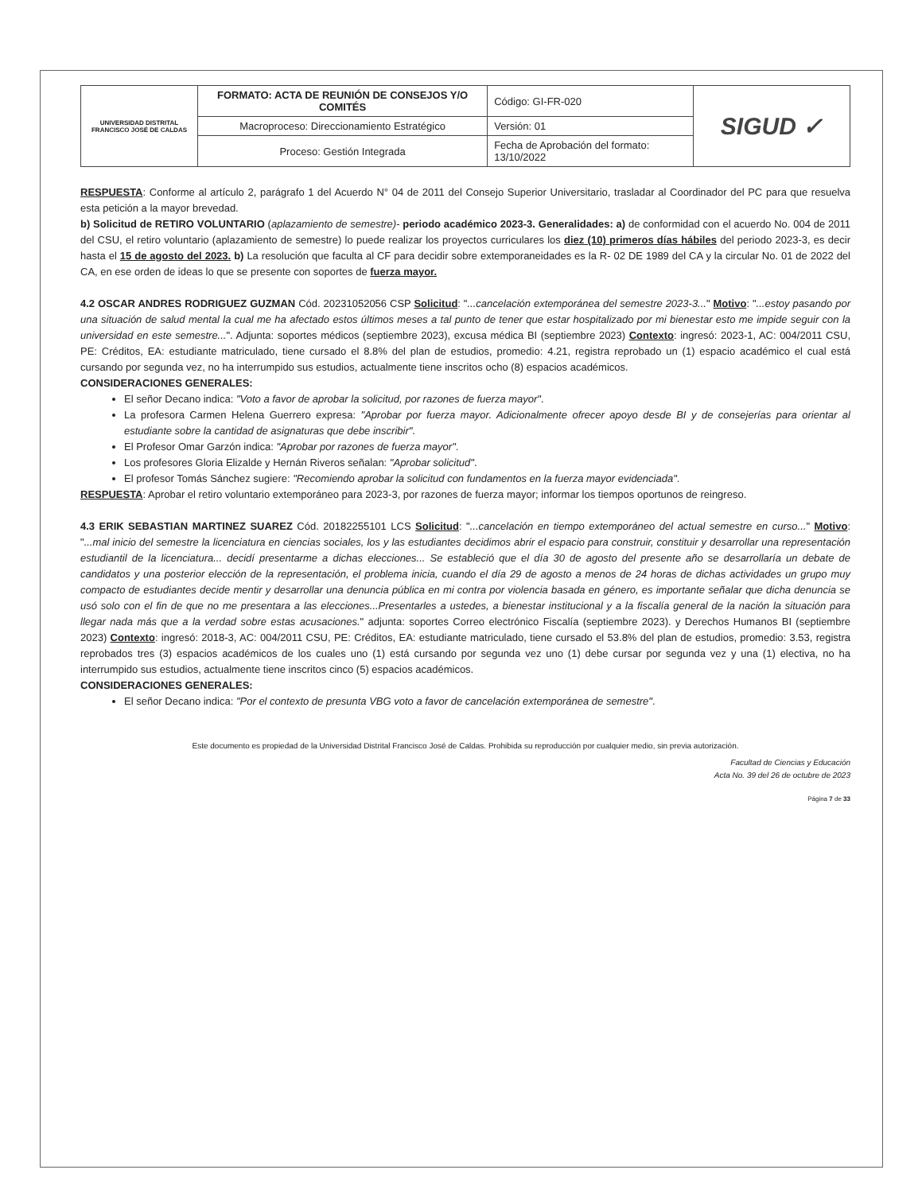| UNIVERSIDAD DISTRITAL FRANCISCO JOSÉ DE CALDAS | FORMATO: ACTA DE REUNIÓN DE CONSEJOS Y/O COMITÉS | Código: GI-FR-020 | SIGUD ✓ |
| | Macroproceso: Direccionamiento Estratégico | Versión: 01 | |
| | Proceso: Gestión Integrada | Fecha de Aprobación del formato: 13/10/2022 | |
RESPUESTA: Conforme al artículo 2, parágrafo 1 del Acuerdo N° 04 de 2011 del Consejo Superior Universitario, trasladar al Coordinador del PC para que resuelva esta petición a la mayor brevedad.
b) Solicitud de RETIRO VOLUNTARIO (aplazamiento de semestre)- periodo académico 2023-3. Generalidades: a) de conformidad con el acuerdo No. 004 de 2011 del CSU, el retiro voluntario (aplazamiento de semestre) lo puede realizar los proyectos curriculares los diez (10) primeros días hábiles del periodo 2023-3, es decir hasta el 15 de agosto del 2023. b) La resolución que faculta al CF para decidir sobre extemporaneidades es la R- 02 DE 1989 del CA y la circular No. 01 de 2022 del CA, en ese orden de ideas lo que se presente con soportes de fuerza mayor.
4.2 OSCAR ANDRES RODRIGUEZ GUZMAN Cód. 20231052056 CSP Solicitud: "...cancelación extemporánea del semestre 2023-3..." Motivo: "...estoy pasando por una situación de salud mental la cual me ha afectado estos últimos meses a tal punto de tener que estar hospitalizado por mi bienestar esto me impide seguir con la universidad en este semestre...". Adjunta: soportes médicos (septiembre 2023), excusa médica BI (septiembre 2023) Contexto: ingresó: 2023-1, AC: 004/2011 CSU, PE: Créditos, EA: estudiante matriculado, tiene cursado el 8.8% del plan de estudios, promedio: 4.21, registra reprobado un (1) espacio académico el cual está cursando por segunda vez, no ha interrumpido sus estudios, actualmente tiene inscritos ocho (8) espacios académicos.
CONSIDERACIONES GENERALES:
El señor Decano indica: "Voto a favor de aprobar la solicitud, por razones de fuerza mayor".
La profesora Carmen Helena Guerrero expresa: "Aprobar por fuerza mayor. Adicionalmente ofrecer apoyo desde BI y de consejerías para orientar al estudiante sobre la cantidad de asignaturas que debe inscribir".
El Profesor Omar Garzón indica: "Aprobar por razones de fuerza mayor".
Los profesores Gloria Elizalde y Hernán Riveros señalan: "Aprobar solicitud".
El profesor Tomás Sánchez sugiere: "Recomiendo aprobar la solicitud con fundamentos en la fuerza mayor evidenciada".
RESPUESTA: Aprobar el retiro voluntario extemporáneo para 2023-3, por razones de fuerza mayor; informar los tiempos oportunos de reingreso.
4.3 ERIK SEBASTIAN MARTINEZ SUAREZ Cód. 20182255101 LCS Solicitud: "...cancelación en tiempo extemporáneo del actual semestre en curso..." Motivo: "...mal inicio del semestre la licenciatura en ciencias sociales, los y las estudiantes decidimos abrir el espacio para construir, constituir y desarrollar una representación estudiantil de la licenciatura... decidí presentarme a dichas elecciones... Se estableció que el día 30 de agosto del presente año se desarrollaría un debate de candidatos y una posterior elección de la representación, el problema inicia, cuando el día 29 de agosto a menos de 24 horas de dichas actividades un grupo muy compacto de estudiantes decide mentir y desarrollar una denuncia pública en mi contra por violencia basada en género, es importante señalar que dicha denuncia se usó solo con el fin de que no me presentara a las elecciones...Presentarles a ustedes, a bienestar institucional y a la fiscalía general de la nación la situación para llegar nada más que a la verdad sobre estas acusaciones." adjunta: soportes Correo electrónico Fiscalía (septiembre 2023). y Derechos Humanos BI (septiembre 2023) Contexto: ingresó: 2018-3, AC: 004/2011 CSU, PE: Créditos, EA: estudiante matriculado, tiene cursado el 53.8% del plan de estudios, promedio: 3.53, registra reprobados tres (3) espacios académicos de los cuales uno (1) está cursando por segunda vez uno (1) debe cursar por segunda vez y una (1) electiva, no ha interrumpido sus estudios, actualmente tiene inscritos cinco (5) espacios académicos.
CONSIDERACIONES GENERALES:
El señor Decano indica: "Por el contexto de presunta VBG voto a favor de cancelación extemporánea de semestre".
Este documento es propiedad de la Universidad Distrital Francisco José de Caldas. Prohibida su reproducción por cualquier medio, sin previa autorización.
Facultad de Ciencias y Educación
Acta No. 39 del 26 de octubre de 2023
Página 7 de 33